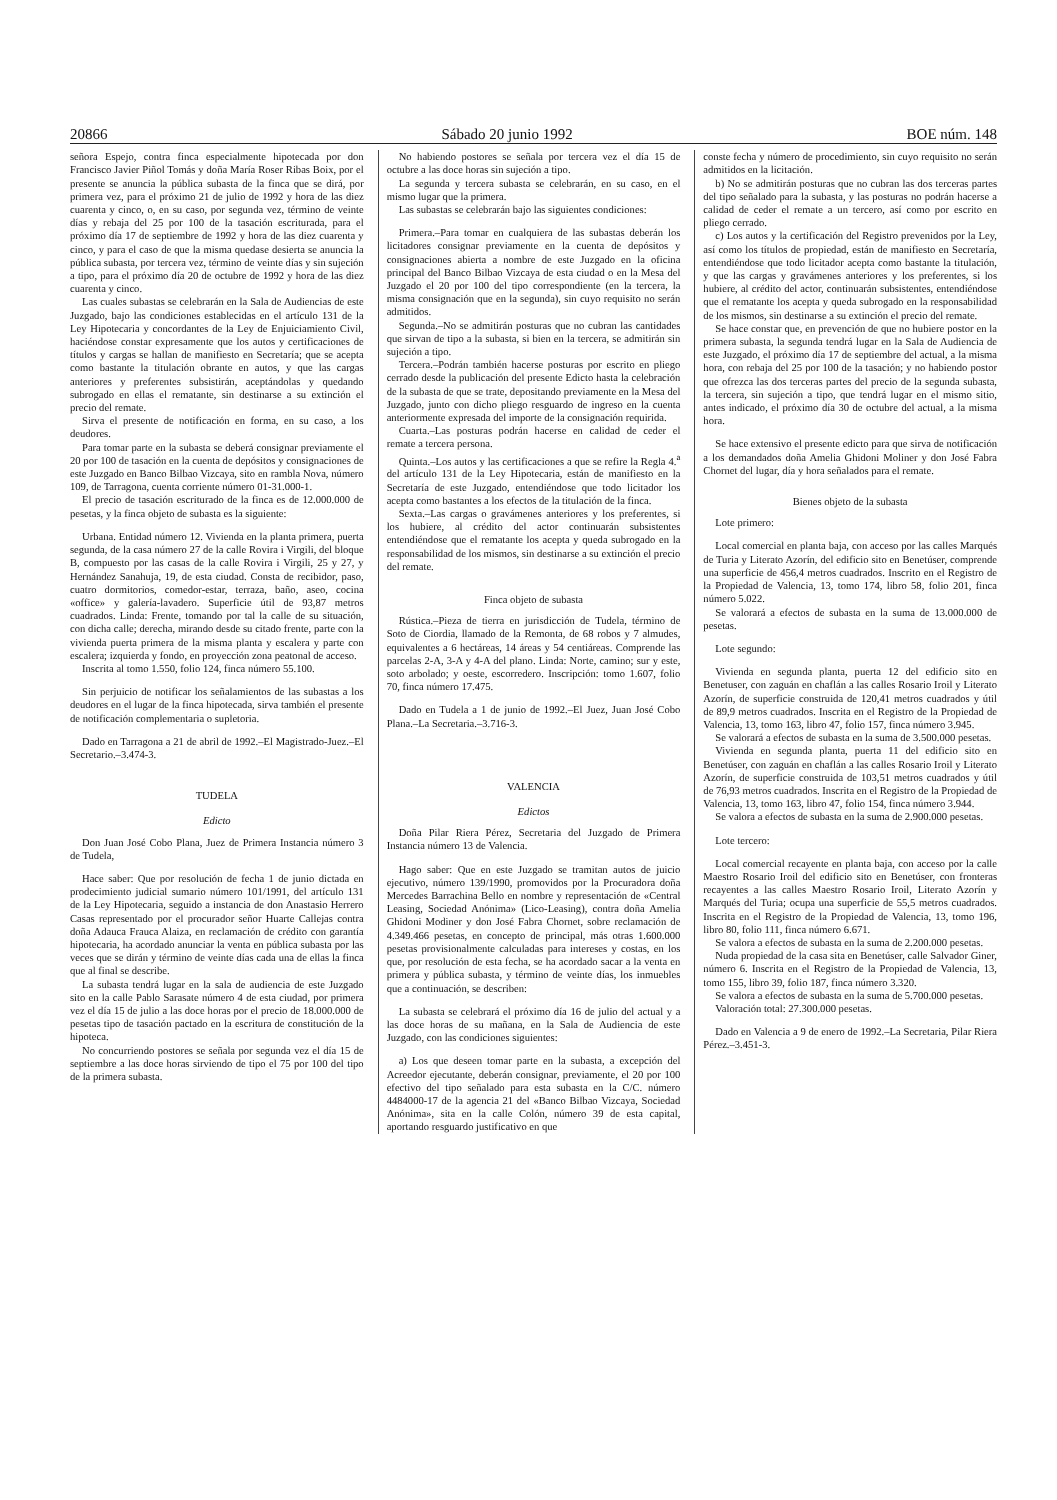20866 Sábado 20 junio 1992 BOE núm. 148
señora Espejo, contra finca especialmente hipotecada por don Francisco Javier Piñol Tomás y doña María Roser Ribas Boix, por el presente se anuncia la pública subasta de la finca que se dirá, por primera vez, para el próximo 21 de julio de 1992 y hora de las diez cuarenta y cinco, o, en su caso, por segunda vez, término de veinte días y rebaja del 25 por 100 de la tasación escriturada, para el próximo día 17 de septiembre de 1992 y hora de las diez cuarenta y cinco, y para el caso de que la misma quedase desierta se anuncia la pública subasta, por tercera vez, término de veinte días y sin sujeción a tipo, para el próximo día 20 de octubre de 1992 y hora de las diez cuarenta y cinco.
Las cuales subastas se celebrarán en la Sala de Audiencias de este Juzgado, bajo las condiciones establecidas en el artículo 131 de la Ley Hipotecaria y concordantes de la Ley de Enjuiciamiento Civil, haciéndose constar expresamente que los autos y certificaciones de títulos y cargas se hallan de manifiesto en Secretaría; que se acepta como bastante la titulación obrante en autos, y que las cargas anteriores y preferentes subsistirán, aceptándolas y quedando subrogado en ellas el rematante, sin destinarse a su extinción el precio del remate.
Sirva el presente de notificación en forma, en su caso, a los deudores.
Para tomar parte en la subasta se deberá consignar previamente el 20 por 100 de tasación en la cuenta de depósitos y consignaciones de este Juzgado en Banco Bilbao Vizcaya, sito en rambla Nova, número 109, de Tarragona, cuenta corriente número 01-31.000-1.
El precio de tasación escriturado de la finca es de 12.000.000 de pesetas, y la finca objeto de subasta es la siguiente:
Urbana. Entidad número 12. Vivienda en la planta primera, puerta segunda, de la casa número 27 de la calle Rovira i Virgili, del bloque B, compuesto por las casas de la calle Rovira i Virgili, 25 y 27, y Hernández Sanahuja, 19, de esta ciudad. Consta de recibidor, paso, cuatro dormitorios, comedor-estar, terraza, baño, aseo, cocina «office» y galería-lavadero. Superficie útil de 93,87 metros cuadrados. Linda: Frente, tomando por tal la calle de su situación, con dicha calle; derecha, mirando desde su citado frente, parte con la vivienda puerta primera de la misma planta y escalera y parte con escalera; izquierda y fondo, en proyección zona peatonal de acceso.
Inscrita al tomo 1.550, folio 124, finca número 55.100.
Sin perjuicio de notificar los señalamientos de las subastas a los deudores en el lugar de la finca hipotecada, sirva también el presente de notificación complementaria o supletoria.
Dado en Tarragona a 21 de abril de 1992.–El Magistrado-Juez.–El Secretario.–3.474-3.
TUDELA
Edicto
Don Juan José Cobo Plana, Juez de Primera Instancia número 3 de Tudela,
Hace saber: Que por resolución de fecha 1 de junio dictada en prodecimiento judicial sumario número 101/1991, del artículo 131 de la Ley Hipotecaria, seguido a instancia de don Anastasio Herrero Casas representado por el procurador señor Huarte Callejas contra doña Adauca Frauca Alaiza, en reclamación de crédito con garantía hipotecaria, ha acordado anunciar la venta en pública subasta por las veces que se dirán y término de veinte días cada una de ellas la finca que al final se describe.
La subasta tendrá lugar en la sala de audiencia de este Juzgado sito en la calle Pablo Sarasate número 4 de esta ciudad, por primera vez el día 15 de julio a las doce horas por el precio de 18.000.000 de pesetas tipo de tasación pactado en la escritura de constitución de la hipoteca.
No concurriendo postores se señala por segunda vez el día 15 de septiembre a las doce horas sirviendo de tipo el 75 por 100 del tipo de la primera subasta.
No habiendo postores se señala por tercera vez el día 15 de octubre a las doce horas sin sujeción a tipo.
La segunda y tercera subasta se celebrarán, en su caso, en el mismo lugar que la primera.
Las subastas se celebrarán bajo las siguientes condiciones:
Primera.–Para tomar en cualquiera de las subastas deberán los licitadores consignar previamente en la cuenta de depósitos y consignaciones abierta a nombre de este Juzgado en la oficina principal del Banco Bilbao Vizcaya de esta ciudad o en la Mesa del Juzgado el 20 por 100 del tipo correspondiente (en la tercera, la misma consignación que en la segunda), sin cuyo requisito no serán admitidos.
Segunda.–No se admitirán posturas que no cubran las cantidades que sirvan de tipo a la subasta, si bien en la tercera, se admitirán sin sujeción a tipo.
Tercera.–Podrán también hacerse posturas por escrito en pliego cerrado desde la publicación del presente Edicto hasta la celebración de la subasta de que se trate, depositando previamente en la Mesa del Juzgado, junto con dicho pliego resguardo de ingreso en la cuenta anteriormente expresada del importe de la consignación requirida.
Cuarta.–Las posturas podrán hacerse en calidad de ceder el remate a tercera persona.
Quinta.–Los autos y las certificaciones a que se refire la Regla 4.<sup>a</sup> del artículo 131 de la Ley Hipotecaria, están de manifiesto en la Secretaría de este Juzgado, entendiéndose que todo licitador los acepta como bastantes a los efectos de la titulación de la finca.
Sexta.–Las cargas o gravámenes anteriores y los preferentes, si los hubiere, al crédito del actor continuarán subsistentes entendiéndose que el rematante los acepta y queda subrogado en la responsabilidad de los mismos, sin destinarse a su extinción el precio del remate.
Finca objeto de subasta
Rústica.–Pieza de tierra en jurisdicción de Tudela, término de Soto de Ciordia, llamado de la Remonta, de 68 robos y 7 almudes, equivalentes a 6 hectáreas, 14 áreas y 54 centiáreas. Comprende las parcelas 2-A, 3-A y 4-A del plano. Linda: Norte, camino; sur y este, soto arbolado; y oeste, escorredero. Inscripción: tomo 1.607, folio 70, finca número 17.475.
Dado en Tudela a 1 de junio de 1992.–El Juez, Juan José Cobo Plana.–La Secretaria.–3.716-3.
VALENCIA
Edictos
Doña Pilar Riera Pérez, Secretaria del Juzgado de Primera Instancia número 13 de Valencia.
Hago saber: Que en este Juzgado se tramitan autos de juicio ejecutivo, número 139/1990, promovidos por la Procuradora doña Mercedes Barrachina Bello en nombre y representación de «Central Leasing, Sociedad Anónima» (Lico-Leasing), contra doña Amelia Ghidoni Modiner y don José Fabra Chornet, sobre reclamación de 4.349.466 pesetas, en concepto de principal, más otras 1.600.000 pesetas provisionalmente calculadas para intereses y costas, en los que, por resolución de esta fecha, se ha acordado sacar a la venta en primera y pública subasta, y término de veinte días, los inmuebles que a continuación, se describen:
La subasta se celebrará el próximo día 16 de julio del actual y a las doce horas de su mañana, en la Sala de Audiencia de este Juzgado, con las condiciones siguientes:
a) Los que deseen tomar parte en la subasta, a excepción del Acreedor ejecutante, deberán consignar, previamente, el 20 por 100 efectivo del tipo señalado para esta subasta en la C/C. número 4484000-17 de la agencia 21 del «Banco Bilbao Vizcaya, Sociedad Anónima», sita en la calle Colón, número 39 de esta capital, aportando resguardo justificativo en que
conste fecha y número de procedimiento, sin cuyo requisito no serán admitidos en la licitación.
b) No se admitirán posturas que no cubran las dos terceras partes del tipo señalado para la subasta, y las posturas no podrán hacerse a calidad de ceder el remate a un tercero, así como por escrito en pliego cerrado.
c) Los autos y la certificación del Registro prevenidos por la Ley, así como los títulos de propiedad, están de manifiesto en Secretaría, entendiéndose que todo licitador acepta como bastante la titulación, y que las cargas y gravámenes anteriores y los preferentes, si los hubiere, al crédito del actor, continuarán subsistentes, entendiéndose que el rematante los acepta y queda subrogado en la responsabilidad de los mismos, sin destinarse a su extinción el precio del remate.
Se hace constar que, en prevención de que no hubiere postor en la primera subasta, la segunda tendrá lugar en la Sala de Audiencia de este Juzgado, el próximo día 17 de septiembre del actual, a la misma hora, con rebaja del 25 por 100 de la tasación; y no habiendo postor que ofrezca las dos terceras partes del precio de la segunda subasta, la tercera, sin sujeción a tipo, que tendrá lugar en el mismo sitio, antes indicado, el próximo día 30 de octubre del actual, a la misma hora.
Se hace extensivo el presente edicto para que sirva de notificación a los demandados doña Amelia Ghidoni Moliner y don José Fabra Chornet del lugar, día y hora señalados para el remate.
Bienes objeto de la subasta
Lote primero:
Local comercial en planta baja, con acceso por las calles Marqués de Turia y Literato Azorín, del edificio sito en Benetúser, comprende una superficie de 456,4 metros cuadrados. Inscrito en el Registro de la Propiedad de Valencia, 13, tomo 174, libro 58, folio 201, finca número 5.022.
Se valorará a efectos de subasta en la suma de 13.000.000 de pesetas.
Lote segundo:
Vivienda en segunda planta, puerta 12 del edificio sito en Benetuser, con zaguán en chaflán a las calles Rosario Iroil y Literato Azorín, de superficie construida de 120,41 metros cuadrados y útil de 89,9 metros cuadrados. Inscrita en el Registro de la Propiedad de Valencia, 13, tomo 163, libro 47, folio 157, finca número 3.945.
Se valorará a efectos de subasta en la suma de 3.500.000 pesetas.
Vivienda en segunda planta, puerta 11 del edificio sito en Benetúser, con zaguán en chaflán a las calles Rosario Iroil y Literato Azorín, de superficie construida de 103,51 metros cuadrados y útil de 76,93 metros cuadrados. Inscrita en el Registro de la Propiedad de Valencia, 13, tomo 163, libro 47, folio 154, finca número 3.944.
Se valora a efectos de subasta en la suma de 2.900.000 pesetas.
Lote tercero:
Local comercial recayente en planta baja, con acceso por la calle Maestro Rosario Iroil del edificio sito en Benetúser, con fronteras recayentes a las calles Maestro Rosario Iroil, Literato Azorín y Marqués del Turia; ocupa una superficie de 55,5 metros cuadrados. Inscrita en el Registro de la Propiedad de Valencia, 13, tomo 196, libro 80, folio 111, finca número 6.671.
Se valora a efectos de subasta en la suma de 2.200.000 pesetas.
Nuda propiedad de la casa sita en Benetúser, calle Salvador Giner, número 6. Inscrita en el Registro de la Propiedad de Valencia, 13, tomo 155, libro 39, folio 187, finca número 3.320.
Se valora a efectos de subasta en la suma de 5.700.000 pesetas.
Valoración total: 27.300.000 pesetas.
Dado en Valencia a 9 de enero de 1992.–La Secretaria, Pilar Riera Pérez.–3.451-3.